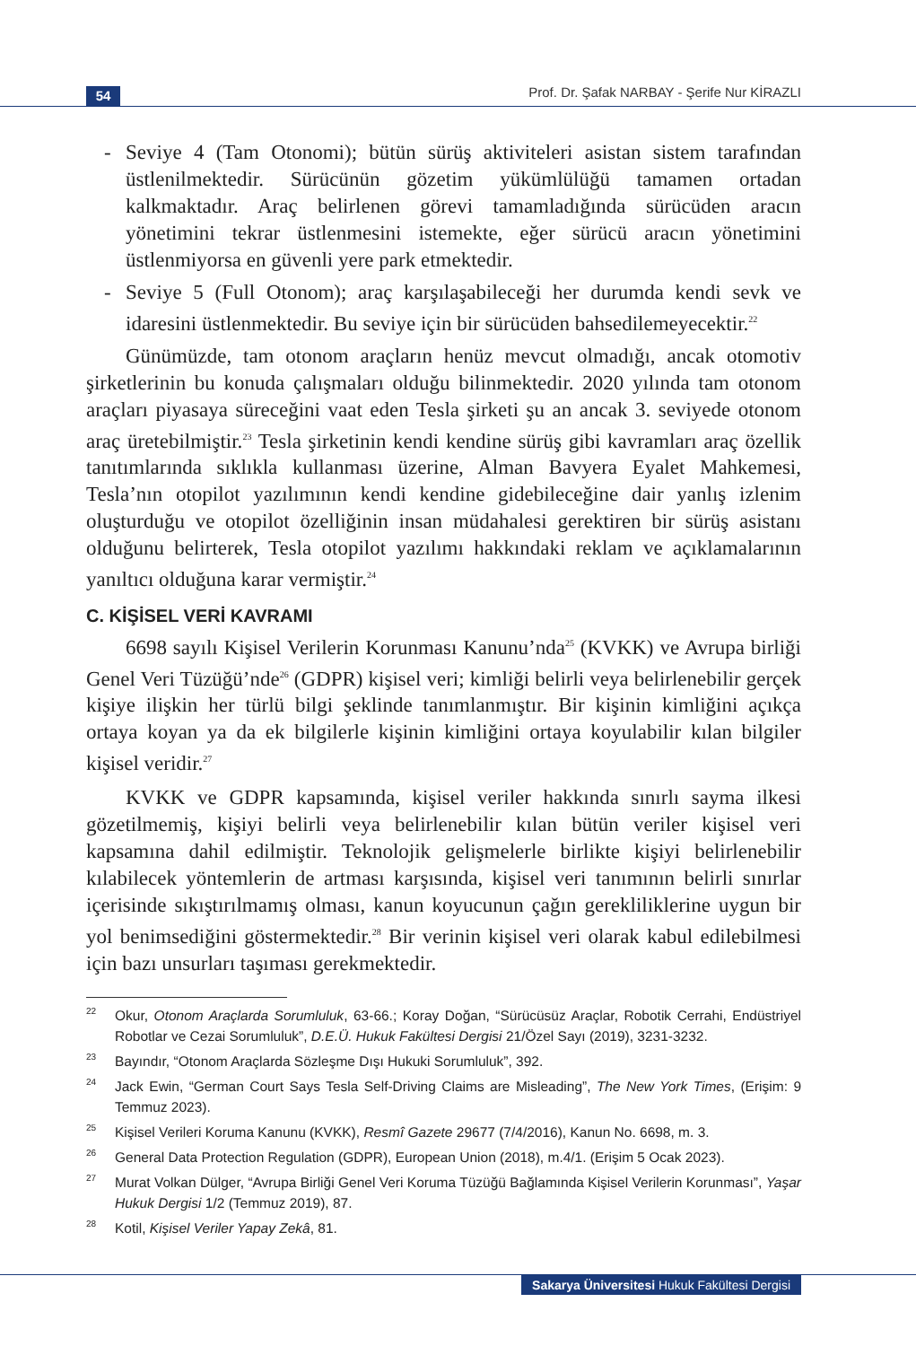54
Prof. Dr. Şafak NARBAY - Şerife Nur KİRAZLI
- Seviye 4 (Tam Otonomi); bütün sürüş aktiviteleri asistan sistem tarafından üstlenilmektedir. Sürücünün gözetim yükümlülüğü tamamen ortadan kalkmaktadır. Araç belirlenen görevi tamamladığında sürücüden aracın yönetimini tekrar üstlenmesini istemekte, eğer sürücü aracın yönetimini üstlenmiyorsa en güvenli yere park etmektedir.
- Seviye 5 (Full Otonom); araç karşılaşabileceği her durumda kendi sevk ve idaresini üstlenmektedir. Bu seviye için bir sürücüden bahsedilemeyecektir.<sup>22</sup>
Günümüzde, tam otonom araçların henüz mevcut olmadığı, ancak otomotiv şirketlerinin bu konuda çalışmaları olduğu bilinmektedir. 2020 yılında tam otonom araçları piyasaya süreceğini vaat eden Tesla şirketi şu an ancak 3. seviyede otonom araç üretebilmiştir.<sup>23</sup> Tesla şirketinin kendi kendine sürüş gibi kavramları araç özellik tanıtımlarında sıklıkla kullanması üzerine, Alman Bavyera Eyalet Mahkemesi, Tesla’nın otopilot yazılımının kendi kendine gidebileceğine dair yanlış izlenim oluşturduğu ve otopilot özelliğinin insan müdahalesi gerektiren bir sürüş asistanı olduğunu belirterek, Tesla otopilot yazılımı hakkındaki reklam ve açıklamalarının yanıltıcı olduğuna karar vermiştir.<sup>24</sup>
C. KİŞİSEL VERİ KAVRAMI
6698 sayılı Kişisel Verilerin Korunması Kanunu’nda<sup>25</sup> (KVKK) ve Avrupa birliği Genel Veri Tüzüğü’nde<sup>26</sup> (GDPR) kişisel veri; kimliği belirli veya belirlenebilir gerçek kişiye ilişkin her türlü bilgi şeklinde tanımlanmıştır. Bir kişinin kimliğini açıkça ortaya koyan ya da ek bilgilerle kişinin kimliğini ortaya koyulabilir kılan bilgiler kişisel veridir.<sup>27</sup>
KVKK ve GDPR kapsamında, kişisel veriler hakkında sınırlı sayma ilkesi gözetilmemiş, kişiyi belirli veya belirlenebilir kılan bütün veriler kişisel veri kapsamına dahil edilmiştir. Teknolojik gelişmelerle birlikte kişiyi belirlenebilir kılabilecek yöntemlerin de artması karşısında, kişisel veri tanımının belirli sınırlar içerisinde sıkıştırılmamış olması, kanun koyucunun çağın gerekliliklerine uygun bir yol benimsediğini göstermektedir.<sup>28</sup> Bir verinin kişisel veri olarak kabul edilebilmesi için bazı unsurları taşıması gerekmektedir.
22 Okur, Otonom Araçlarda Sorumluluk, 63-66.; Koray Doğan, “Sürücüsüz Araçlar, Robotik Cerrahi, Endüstriyel Robotlar ve Cezai Sorumluluk”, D.E.Ü. Hukuk Fakültesi Dergisi 21/Özel Sayı (2019), 3231-3232.
23 Bayındır, “Otonom Araçlarda Sözleşme Dışı Hukuki Sorumluluk”, 392.
24 Jack Ewin, “German Court Says Tesla Self-Driving Claims are Misleading”, The New York Times, (Erişim: 9 Temmuz 2023).
25 Kişisel Verileri Koruma Kanunu (KVKK), Resmî Gazete 29677 (7/4/2016), Kanun No. 6698, m. 3.
26 General Data Protection Regulation (GDPR), European Union (2018), m.4/1. (Erişim 5 Ocak 2023).
27 Murat Volkan Dülger, “Avrupa Birliği Genel Veri Koruma Tüzüğü Bağlamında Kişisel Verilerin Korunması”, Yaşar Hukuk Dergisi 1/2 (Temmuz 2019), 87.
28 Kotil, Kişisel Veriler Yapay Zekâ, 81.
Sakarya Üniversitesi Hukuk Fakültesi Dergisi